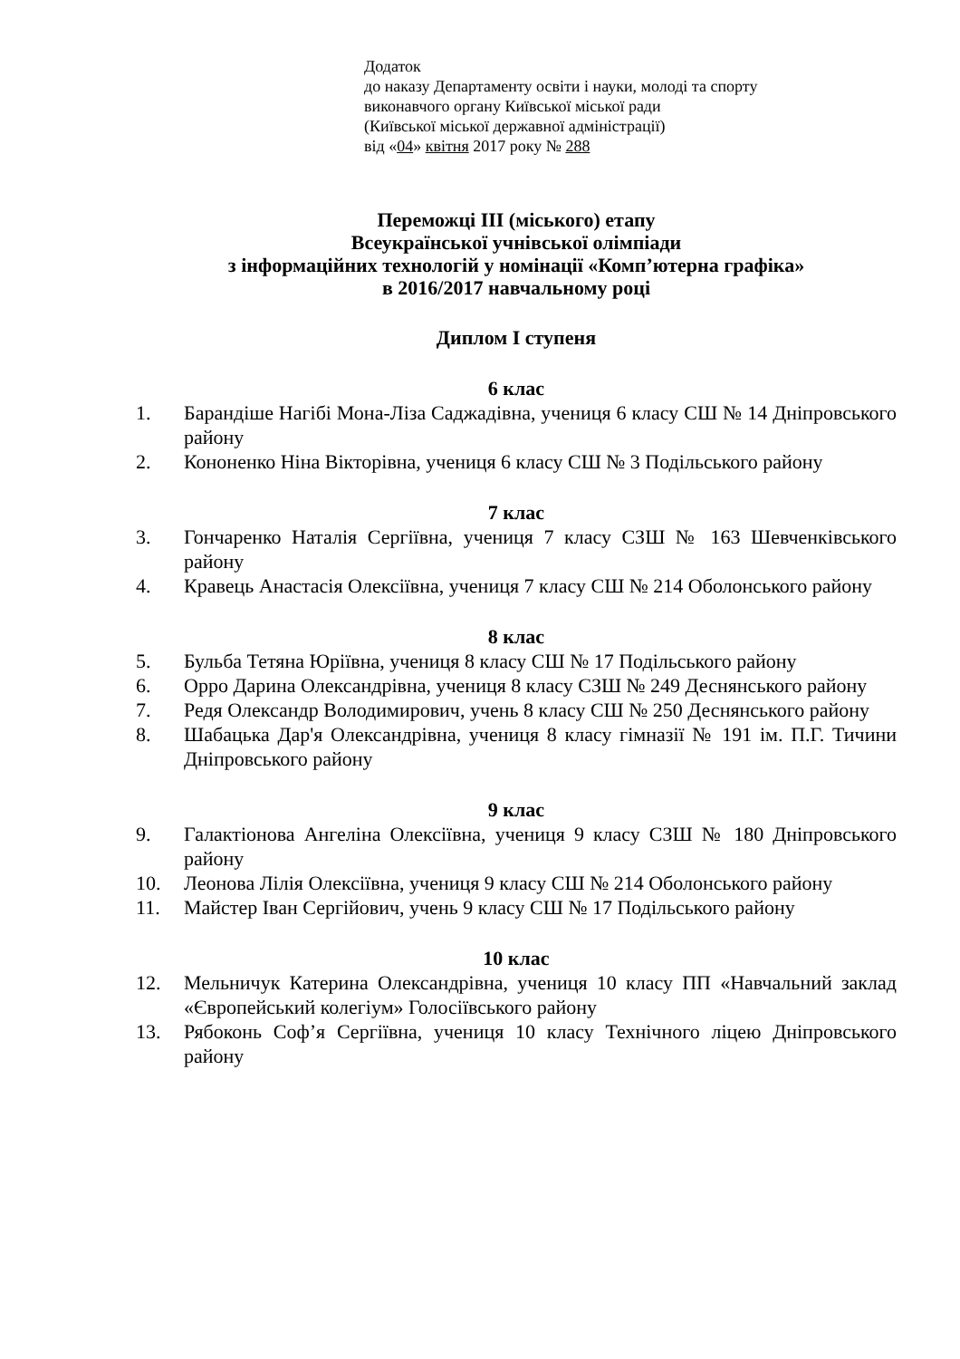Додаток
до наказу Департаменту освіти і науки, молоді та спорту
виконавчого органу Київської міської ради
(Київської міської державної адміністрації)
від «04» квітня 2017 року № 288
Переможці III (міського) етапу
Всеукраїнської учнівської олімпіади
з інформаційних технологій у номінації «Комп’ютерна графіка»
в 2016/2017 навчальному році
Диплом I ступеня
6 клас
1. Барандіше Нагібі Мона-Ліза Саджадівна, учениця 6 класу СШ № 14 Дніпровського району
2. Кононенко Ніна Вікторівна, учениця 6 класу СШ № 3 Подільського району
7 клас
3. Гончаренко Наталія Сергіївна, учениця 7 класу СЗШ № 163 Шевченківського району
4. Кравець Анастасія Олексіївна, учениця 7 класу СШ № 214 Оболонського району
8 клас
5. Бульба Тетяна Юріївна, учениця 8 класу СШ № 17 Подільського району
6. Орро Дарина Олександрівна, учениця 8 класу СЗШ № 249 Деснянського району
7. Редя Олександр Володимирович, учень 8 класу СШ № 250 Деснянського району
8. Шабацька Дар'я Олександрівна, учениця 8 класу гімназії № 191 ім. П.Г. Тичини Дніпровського району
9 клас
9. Галактіонова Ангеліна Олексіївна, учениця 9 класу СЗШ № 180 Дніпровського району
10. Леонова Лілія Олексіївна, учениця 9 класу СШ № 214 Оболонського району
11. Майстер Іван Сергійович, учень 9 класу СШ № 17 Подільського району
10 клас
12. Мельничук Катерина Олександрівна, учениця 10 класу ПП «Навчальний заклад «Європейський колегіум» Голосіївського району
13. Рябоконь Соф’я Сергіївна, учениця 10 класу Технічного ліцею Дніпровського району